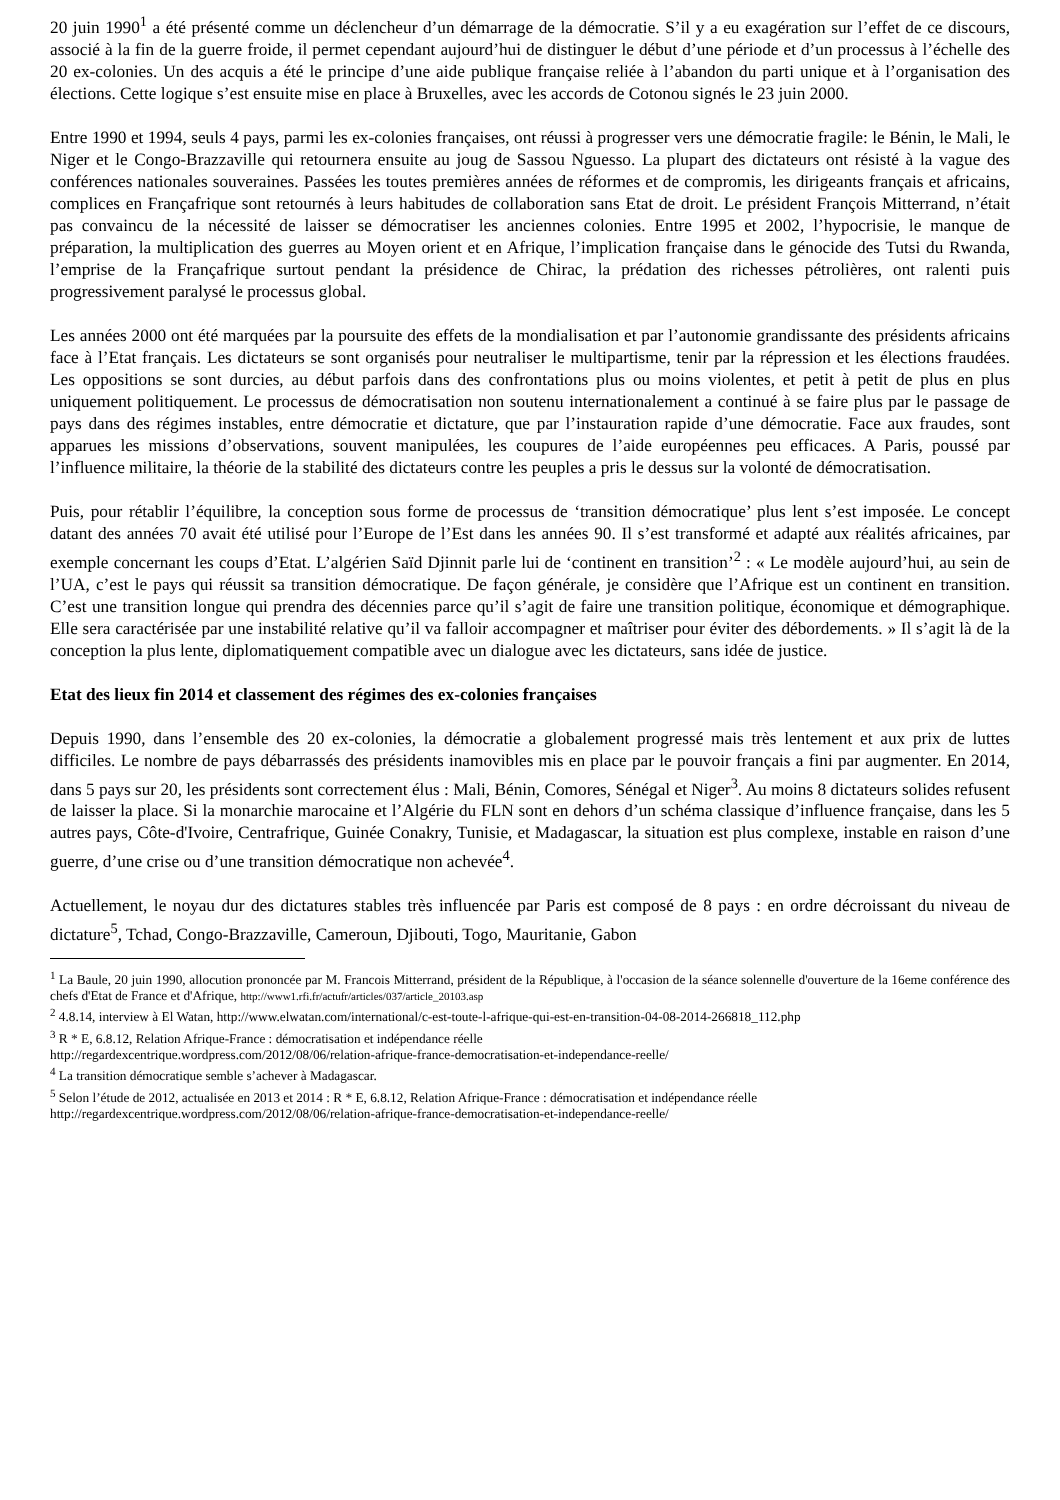20 juin 1990<sup>1</sup> a été présenté comme un déclencheur d’un démarrage de la démocratie. S’il y a eu exagération sur l’effet de ce discours, associé à la fin de la guerre froide, il permet cependant aujourd’hui de distinguer le début d’une période et d’un processus à l’échelle des 20 ex-colonies. Un des acquis a été le principe d’une aide publique française reliée à l’abandon du parti unique et à l’organisation des élections. Cette logique s’est ensuite mise en place à Bruxelles, avec les accords de Cotonou signés le 23 juin 2000.
Entre 1990 et 1994, seuls 4 pays, parmi les ex-colonies françaises, ont réussi à progresser vers une démocratie fragile: le Bénin, le Mali, le Niger et le Congo-Brazzaville qui retournera ensuite au joug de Sassou Nguesso. La plupart des dictateurs ont résisté à la vague des conférences nationales souveraines. Passées les toutes premières années de réformes et de compromis, les dirigeants français et africains, complices en Françafrique sont retournés à leurs habitudes de collaboration sans Etat de droit. Le président François Mitterrand, n’était pas convaincu de la nécessité de laisser se démocratiser les anciennes colonies. Entre 1995 et 2002, l’hypocrisie, le manque de préparation, la multiplication des guerres au Moyen orient et en Afrique, l’implication française dans le génocide des Tutsi du Rwanda, l’emprise de la Françafrique surtout pendant la présidence de Chirac, la prédation des richesses pétrolières, ont ralenti puis progressivement paralysé le processus global.
Les années 2000 ont été marquées par la poursuite des effets de la mondialisation et par l’autonomie grandissante des présidents africains face à l’Etat français. Les dictateurs se sont organisés pour neutraliser le multipartisme, tenir par la répression et les élections fraudées. Les oppositions se sont durcies, au début parfois dans des confrontations plus ou moins violentes, et petit à petit de plus en plus uniquement politiquement. Le processus de démocratisation non soutenu internationalement a continué à se faire plus par le passage de pays dans des régimes instables, entre démocratie et dictature, que par l’instauration rapide d’une démocratie. Face aux fraudes, sont apparues les missions d’observations, souvent manipulées, les coupures de l’aide européennes peu efficaces. A Paris, poussé par l’influence militaire, la théorie de la stabilité des dictateurs contre les peuples a pris le dessus sur la volonté de démocratisation.
Puis, pour rétablir l’équilibre, la conception sous forme de processus de ‘transition démocratique’ plus lent s’est imposée. Le concept datant des années 70 avait été utilisé pour l’Europe de l’Est dans les années 90. Il s’est transformé et adapté aux réalités africaines, par exemple concernant les coups d’Etat. L’algérien Saïd Djinnit parle lui de ‘continent en transition’<sup>2</sup> : « Le modèle aujourd’hui, au sein de l’UA, c’est le pays qui réussit sa transition démocratique. De façon générale, je considère que l’Afrique est un continent en transition. C’est une transition longue qui prendra des décennies parce qu’il s’agit de faire une transition politique, économique et démographique. Elle sera caractérisée par une instabilité relative qu’il va falloir accompagner et maîtriser pour éviter des débordements. » Il s’agit là de la conception la plus lente, diplomatiquement compatible avec un dialogue avec les dictateurs, sans idée de justice.
Etat des lieux fin 2014 et classement des régimes des ex-colonies françaises
Depuis 1990, dans l’ensemble des 20 ex-colonies, la démocratie a globalement progressé mais très lentement et aux prix de luttes difficiles. Le nombre de pays débarrassés des présidents inamovibles mis en place par le pouvoir français a fini par augmenter. En 2014, dans 5 pays sur 20, les présidents sont correctement élus : Mali, Bénin, Comores, Sénégal et Niger<sup>3</sup>. Au moins 8 dictateurs solides refusent de laisser la place. Si la monarchie marocaine et l’Algérie du FLN sont en dehors d’un schéma classique d’influence française, dans les 5 autres pays, Côte-d'Ivoire, Centrafrique, Guinée Conakry, Tunisie, et Madagascar, la situation est plus complexe, instable en raison d’une guerre, d’une crise ou d’une transition démocratique non achevée<sup>4</sup>.
Actuellement, le noyau dur des dictatures stables très influencée par Paris est composé de 8 pays : en ordre décroissant du niveau de dictature<sup>5</sup>, Tchad, Congo-Brazzaville, Cameroun, Djibouti, Togo, Mauritanie, Gabon
<sup>1</sup> La Baule, 20 juin 1990, allocution prononcée par M. Francois Mitterrand, président de la République, à l'occasion de la séance solennelle d'ouverture de la 16eme conférence des chefs d'Etat de France et d'Afrique, http://www1.rfi.fr/actufr/articles/037/article_20103.asp
<sup>2</sup> 4.8.14, interview à El Watan, http://www.elwatan.com/international/c-est-toute-l-afrique-qui-est-en-transition-04-08-2014-266818_112.php
<sup>3</sup> R * E, 6.8.12, Relation Afrique-France : démocratisation et indépendance réelle
http://regardexcentrique.wordpress.com/2012/08/06/relation-afrique-france-democratisation-et-independance-reelle/
<sup>4</sup> La transition démocratique semble s’achever à Madagascar.
<sup>5</sup> Selon l’étude de 2012, actualisée en 2013 et 2014 : R * E, 6.8.12, Relation Afrique-France : démocratisation et indépendance réelle
http://regardexcentrique.wordpress.com/2012/08/06/relation-afrique-france-democratisation-et-independance-reelle/